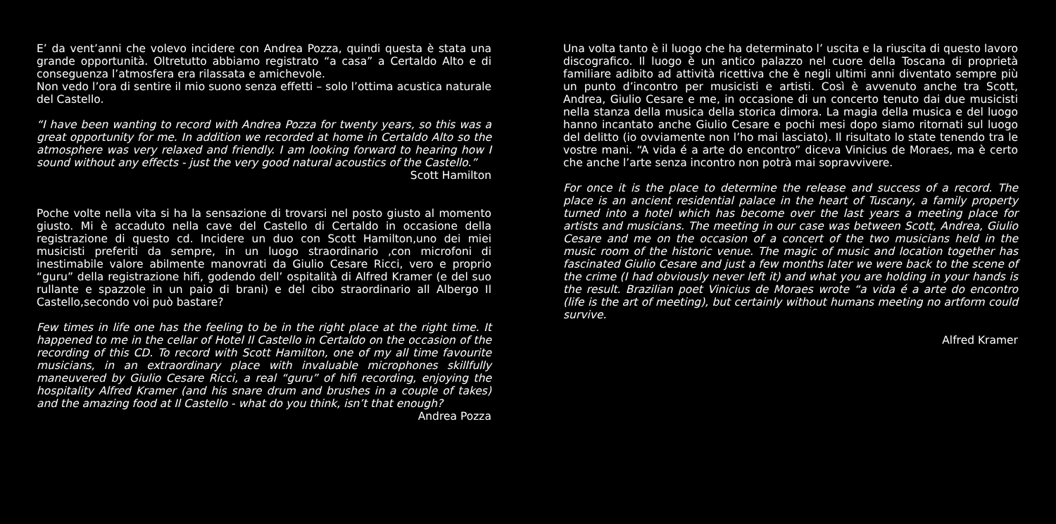E’ da vent’anni che volevo incidere con Andrea Pozza, quindi questa è stata una grande opportunità. Oltretutto abbiamo registrato “a casa” a Certaldo Alto e di conseguenza l’atmosfera era rilassata e amichevole.
Non vedo l’ora di sentire il mio suono senza effetti – solo l’ottima acustica naturale del Castello.
“I have been wanting to record with Andrea Pozza for twenty years, so this was a great opportunity for me. In addition we recorded at home in Certaldo Alto so the atmosphere was very relaxed and friendly. I am looking forward to hearing how I sound without any effects - just the very good natural acoustics of the Castello.”
Scott Hamilton
Poche volte nella vita si ha la sensazione di trovarsi nel posto giusto al momento giusto. Mi è accaduto nella cave del Castello di Certaldo in occasione della registrazione di questo cd. Incidere un duo con Scott Hamilton,uno dei miei musicisti preferiti da sempre, in un luogo straordinario ,con microfoni di inestimabile valore abilmente manovrati da Giulio Cesare Ricci, vero e proprio “guru” della registrazione hifi, godendo dell’ ospitalità di Alfred Kramer (e del suo rullante e spazzole in un paio di brani) e del cibo straordinario all Albergo Il Castello,secondo voi può bastare?
Few times in life one has the feeling to be in the right place at the right time. It happened to me in the cellar of Hotel Il Castello in Certaldo on the occasion of the recording of this CD. To record with Scott Hamilton, one of my all time favourite musicians, in an extraordinary place with invaluable microphones skillfully maneuvered by Giulio Cesare Ricci, a real “guru” of hifi recording, enjoying the hospitality Alfred Kramer (and his snare drum and brushes in a couple of takes) and the amazing food at Il Castello - what do you think, isn’t that enough?
Andrea Pozza
Una volta tanto è il luogo che ha determinato l’ uscita e la riuscita di questo lavoro discografico. Il luogo è un antico palazzo nel cuore della Toscana di proprietà familiare adibito ad attività ricettiva che è negli ultimi anni diventato sempre più un punto d’incontro per musicisti e artisti. Così è avvenuto anche tra Scott, Andrea, Giulio Cesare e me, in occasione di un concerto tenuto dai due musicisti nella stanza della musica della storica dimora. La magia della musica e del luogo hanno incantato anche Giulio Cesare e pochi mesi dopo siamo ritornati sul luogo del delitto (io ovviamente non l’ho mai lasciato). Il risultato lo state tenendo tra le vostre mani. “A vida é a arte do encontro” diceva Vinicius de Moraes, ma è certo che anche l’arte senza incontro non potrà mai sopravvivere.
For once it is the place to determine the release and success of a record. The place is an ancient residential palace in the heart of Tuscany, a family property turned into a hotel which has become over the last years a meeting place for artists and musicians. The meeting in our case was between Scott, Andrea, Giulio Cesare and me on the occasion of a concert of the two musicians held in the music room of the historic venue. The magic of music and location together has fascinated Giulio Cesare and just a few months later we were back to the scene of the crime (I had obviously never left it) and what you are holding in your hands is the result. Brazilian poet Vinicius de Moraes wrote “a vida é a arte do encontro (life is the art of meeting), but certainly without humans meeting no artform could survive.
Alfred Kramer